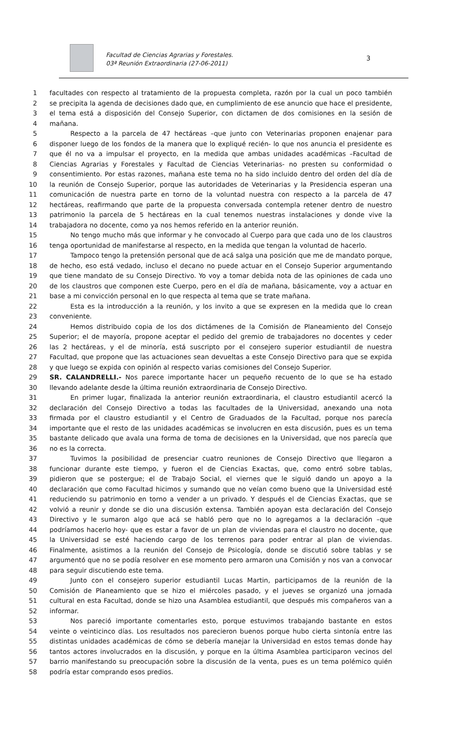Facultad de Ciencias Agrarias y Forestales.
03ª Reunión Extraordinaria (27-06-2011)
3
1 facultades con respecto al tratamiento de la propuesta completa, razón por la cual un poco también
2 se precipita la agenda de decisiones dado que, en cumplimiento de ese anuncio que hace el presidente,
3 el tema está a disposición del Consejo Superior, con dictamen de dos comisiones en la sesión de
4 mañana.
5 Respecto a la parcela de 47 hectáreas –que junto con Veterinarias proponen enajenar para
6 disponer luego de los fondos de la manera que lo expliqué recién- lo que nos anuncia el presidente es
7 que él no va a impulsar el proyecto, en la medida que ambas unidades académicas –Facultad de
8 Ciencias Agrarias y Forestales y Facultad de Ciencias Veterinarias- no presten su conformidad o
9 consentimiento. Por estas razones, mañana este tema no ha sido incluido dentro del orden del día de
10 la reunión de Consejo Superior, porque las autoridades de Veterinarias y la Presidencia esperan una
11 comunicación de nuestra parte en torno de la voluntad nuestra con respecto a la parcela de 47
12 hectáreas, reafirmando que parte de la propuesta conversada contempla retener dentro de nuestro
13 patrimonio la parcela de 5 hectáreas en la cual tenemos nuestras instalaciones y donde vive la
14 trabajadora no docente, como ya nos hemos referido en la anterior reunión.
15 No tengo mucho más que informar y he convocado al Cuerpo para que cada uno de los claustros
16 tenga oportunidad de manifestarse al respecto, en la medida que tengan la voluntad de hacerlo.
17 Tampoco tengo la pretensión personal que de acá salga una posición que me de mandato porque,
18 de hecho, eso está vedado, incluso el decano no puede actuar en el Consejo Superior argumentando
19 que tiene mandato de su Consejo Directivo. Yo voy a tomar debida nota de las opiniones de cada uno
20 de los claustros que componen este Cuerpo, pero en el día de mañana, básicamente, voy a actuar en
21 base a mi convicción personal en lo que respecta al tema que se trate mañana.
22 Esta es la introducción a la reunión, y los invito a que se expresen en la medida que lo crean
23 conveniente.
24 Hemos distribuido copia de los dos dictámenes de la Comisión de Planeamiento del Consejo
25 Superior; el de mayoría, propone aceptar el pedido del gremio de trabajadores no docentes y ceder
26 las 2 hectáreas, y el de minoría, está suscripto por el consejero superior estudiantil de nuestra
27 Facultad, que propone que las actuaciones sean devueltas a este Consejo Directivo para que se expida
28 y que luego se expida con opinión al respecto varias comisiones del Consejo Superior.
29 SR. CALANDRELLI.- Nos parece importante hacer un pequeño recuento de lo que se ha estado
30 llevando adelante desde la última reunión extraordinaria de Consejo Directivo.
31 En primer lugar, finalizada la anterior reunión extraordinaria, el claustro estudiantil acercó la
32 declaración del Consejo Directivo a todas las facultades de la Universidad, anexando una nota
33 firmada por el claustro estudiantil y el Centro de Graduados de la Facultad, porque nos parecía
34 importante que el resto de las unidades académicas se involucren en esta discusión, pues es un tema
35 bastante delicado que avala una forma de toma de decisiones en la Universidad, que nos parecía que
36 no es la correcta.
37 Tuvimos la posibilidad de presenciar cuatro reuniones de Consejo Directivo que llegaron a
38 funcionar durante este tiempo, y fueron el de Ciencias Exactas, que, como entró sobre tablas,
39 pidieron que se postergue; el de Trabajo Social, el viernes que le siguió dando un apoyo a la
40 declaración que como Facultad hicimos y sumando que no veían como bueno que la Universidad esté
41 reduciendo su patrimonio en torno a vender a un privado. Y después el de Ciencias Exactas, que se
42 volvió a reunir y donde se dio una discusión extensa. También apoyan esta declaración del Consejo
43 Directivo y le sumaron algo que acá se habló pero que no lo agregamos a la declaración –que
44 podríamos hacerlo hoy- que es estar a favor de un plan de viviendas para el claustro no docente, que
45 la Universidad se esté haciendo cargo de los terrenos para poder entrar al plan de viviendas.
46 Finalmente, asistimos a la reunión del Consejo de Psicología, donde se discutió sobre tablas y se
47 argumentó que no se podía resolver en ese momento pero armaron una Comisión y nos van a convocar
48 para seguir discutiendo este tema.
49 Junto con el consejero superior estudiantil Lucas Martin, participamos de la reunión de la
50 Comisión de Planeamiento que se hizo el miércoles pasado, y el jueves se organizó una jornada
51 cultural en esta Facultad, donde se hizo una Asamblea estudiantil, que después mis compañeros van a
52 informar.
53 Nos pareció importante comentarles esto, porque estuvimos trabajando bastante en estos
54 veinte o veinticinco días. Los resultados nos parecieron buenos porque hubo cierta sintonía entre las
55 distintas unidades académicas de cómo se debería manejar la Universidad en estos temas donde hay
56 tantos actores involucrados en la discusión, y porque en la última Asamblea participaron vecinos del
57 barrio manifestando su preocupación sobre la discusión de la venta, pues es un tema polémico quién
58 podría estar comprando esos predios.